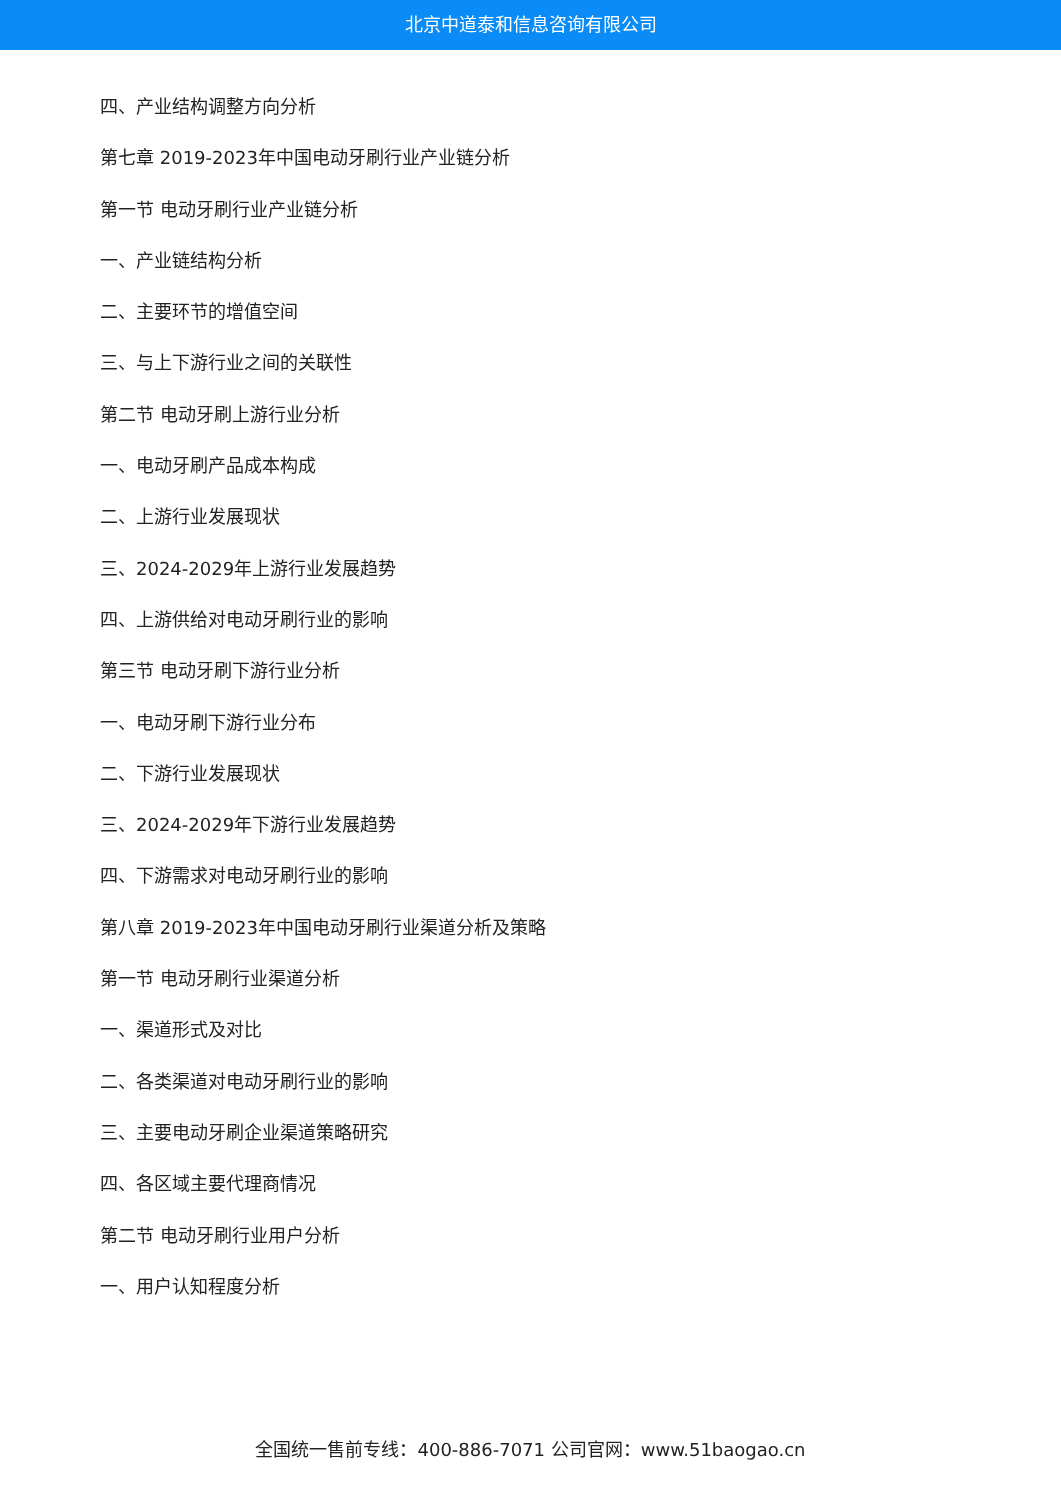北京中道泰和信息咨询有限公司
四、产业结构调整方向分析
第七章 2019-2023年中国电动牙刷行业产业链分析
第一节 电动牙刷行业产业链分析
一、产业链结构分析
二、主要环节的增值空间
三、与上下游行业之间的关联性
第二节 电动牙刷上游行业分析
一、电动牙刷产品成本构成
二、上游行业发展现状
三、2024-2029年上游行业发展趋势
四、上游供给对电动牙刷行业的影响
第三节 电动牙刷下游行业分析
一、电动牙刷下游行业分布
二、下游行业发展现状
三、2024-2029年下游行业发展趋势
四、下游需求对电动牙刷行业的影响
第八章 2019-2023年中国电动牙刷行业渠道分析及策略
第一节 电动牙刷行业渠道分析
一、渠道形式及对比
二、各类渠道对电动牙刷行业的影响
三、主要电动牙刷企业渠道策略研究
四、各区域主要代理商情况
第二节 电动牙刷行业用户分析
一、用户认知程度分析
全国统一售前专线：400-886-7071 公司官网：www.51baogao.cn